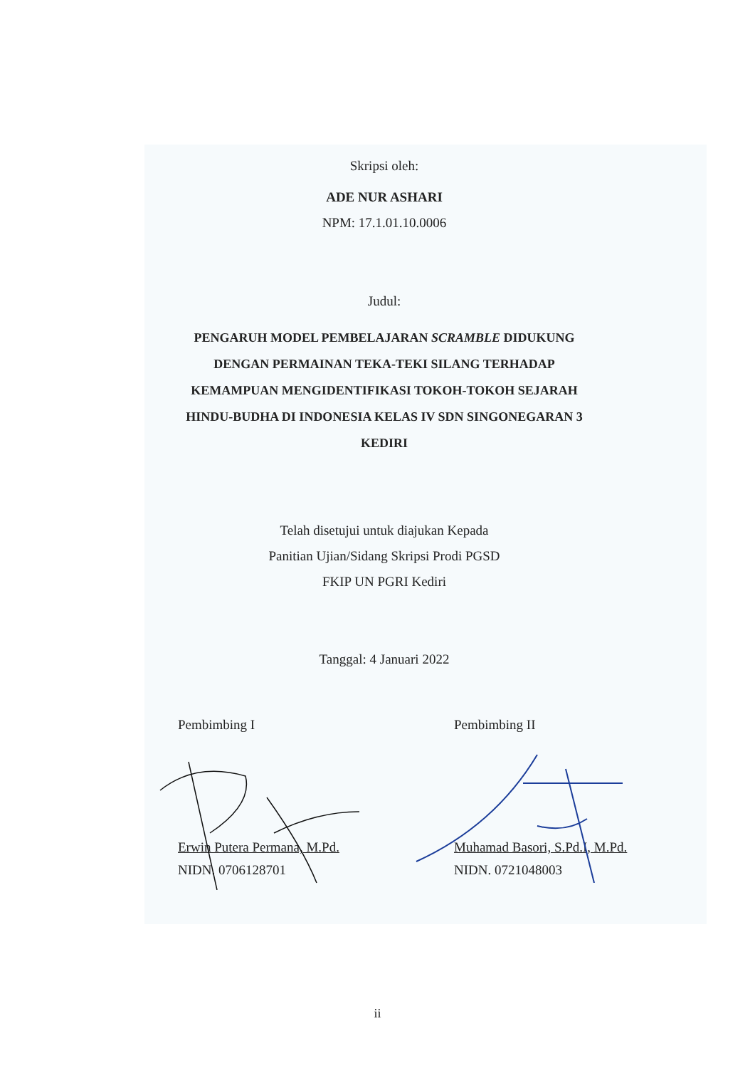Skripsi oleh:
ADE NUR ASHARI
NPM: 17.1.01.10.0006
Judul:
PENGARUH MODEL PEMBELAJARAN SCRAMBLE DIDUKUNG
DENGAN PERMAINAN TEKA-TEKI SILANG TERHADAP
KEMAMPUAN MENGIDENTIFIKASI TOKOH-TOKOH SEJARAH
HINDU-BUDHA DI INDONESIA KELAS IV SDN SINGONEGARAN 3
KEDIRI
Telah disetujui untuk diajukan Kepada
Panitian Ujian/Sidang Skripsi Prodi PGSD
FKIP UN PGRI Kediri
Tanggal: 4 Januari 2022
Pembimbing I
Erwin Putera Permana, M.Pd.
NIDN. 0706128701
Pembimbing II
Muhamad Basori, S.Pd.I, M.Pd.
NIDN. 0721048003
ii